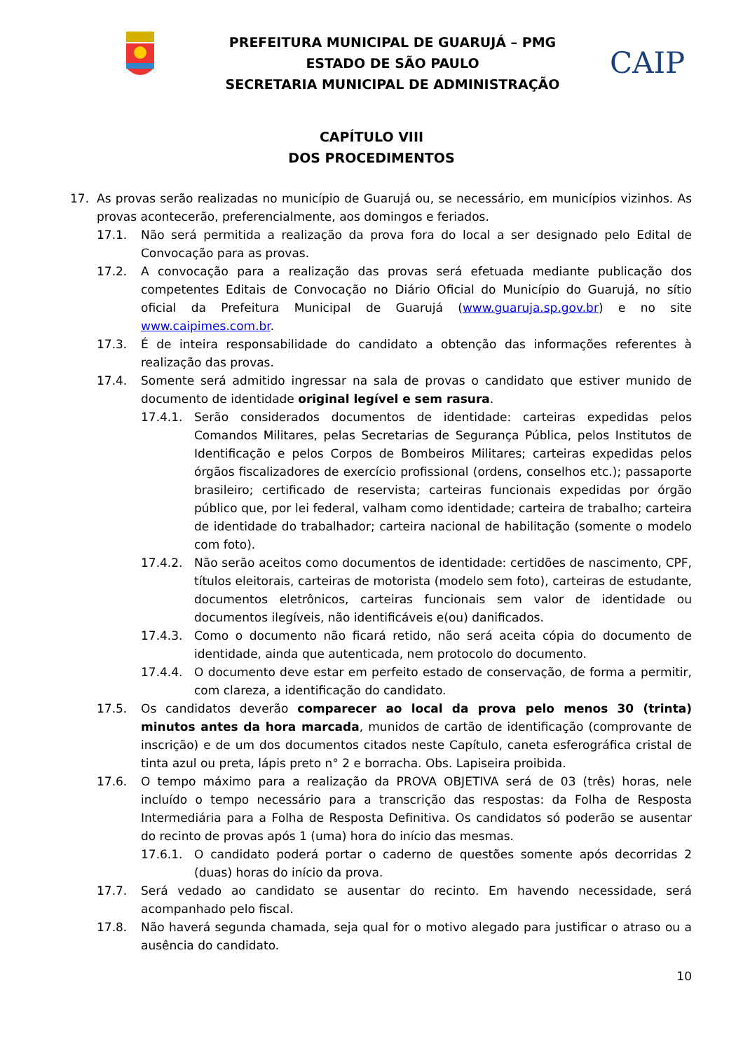PREFEITURA MUNICIPAL DE GUARUJÁ – PMG
ESTADO DE SÃO PAULO
SECRETARIA MUNICIPAL DE ADMINISTRAÇÃO
CAIP
CAPÍTULO VIII
DOS PROCEDIMENTOS
17. As provas serão realizadas no município de Guarujá ou, se necessário, em municípios vizinhos. As provas acontecerão, preferencialmente, aos domingos e feriados.
17.1. Não será permitida a realização da prova fora do local a ser designado pelo Edital de Convocação para as provas.
17.2. A convocação para a realização das provas será efetuada mediante publicação dos competentes Editais de Convocação no Diário Oficial do Município do Guarujá, no sítio oficial da Prefeitura Municipal de Guarujá (www.guaruja.sp.gov.br) e no site www.caipimes.com.br.
17.3. É de inteira responsabilidade do candidato a obtenção das informações referentes à realização das provas.
17.4. Somente será admitido ingressar na sala de provas o candidato que estiver munido de documento de identidade original legível e sem rasura.
17.4.1. Serão considerados documentos de identidade: carteiras expedidas pelos Comandos Militares, pelas Secretarias de Segurança Pública, pelos Institutos de Identificação e pelos Corpos de Bombeiros Militares; carteiras expedidas pelos órgãos fiscalizadores de exercício profissional (ordens, conselhos etc.); passaporte brasileiro; certificado de reservista; carteiras funcionais expedidas por órgão público que, por lei federal, valham como identidade; carteira de trabalho; carteira de identidade do trabalhador; carteira nacional de habilitação (somente o modelo com foto).
17.4.2. Não serão aceitos como documentos de identidade: certidões de nascimento, CPF, títulos eleitorais, carteiras de motorista (modelo sem foto), carteiras de estudante, documentos eletrônicos, carteiras funcionais sem valor de identidade ou documentos ilegíveis, não identificáveis e(ou) danificados.
17.4.3. Como o documento não ficará retido, não será aceita cópia do documento de identidade, ainda que autenticada, nem protocolo do documento.
17.4.4. O documento deve estar em perfeito estado de conservação, de forma a permitir, com clareza, a identificação do candidato.
17.5. Os candidatos deverão comparecer ao local da prova pelo menos 30 (trinta) minutos antes da hora marcada, munidos de cartão de identificação (comprovante de inscrição) e de um dos documentos citados neste Capítulo, caneta esferográfica cristal de tinta azul ou preta, lápis preto n° 2 e borracha. Obs. Lapiseira proibida.
17.6. O tempo máximo para a realização da PROVA OBJETIVA será de 03 (três) horas, nele incluído o tempo necessário para a transcrição das respostas: da Folha de Resposta Intermediária para a Folha de Resposta Definitiva. Os candidatos só poderão se ausentar do recinto de provas após 1 (uma) hora do início das mesmas.
17.6.1. O candidato poderá portar o caderno de questões somente após decorridas 2 (duas) horas do início da prova.
17.7. Será vedado ao candidato se ausentar do recinto. Em havendo necessidade, será acompanhado pelo fiscal.
17.8. Não haverá segunda chamada, seja qual for o motivo alegado para justificar o atraso ou a ausência do candidato.
10